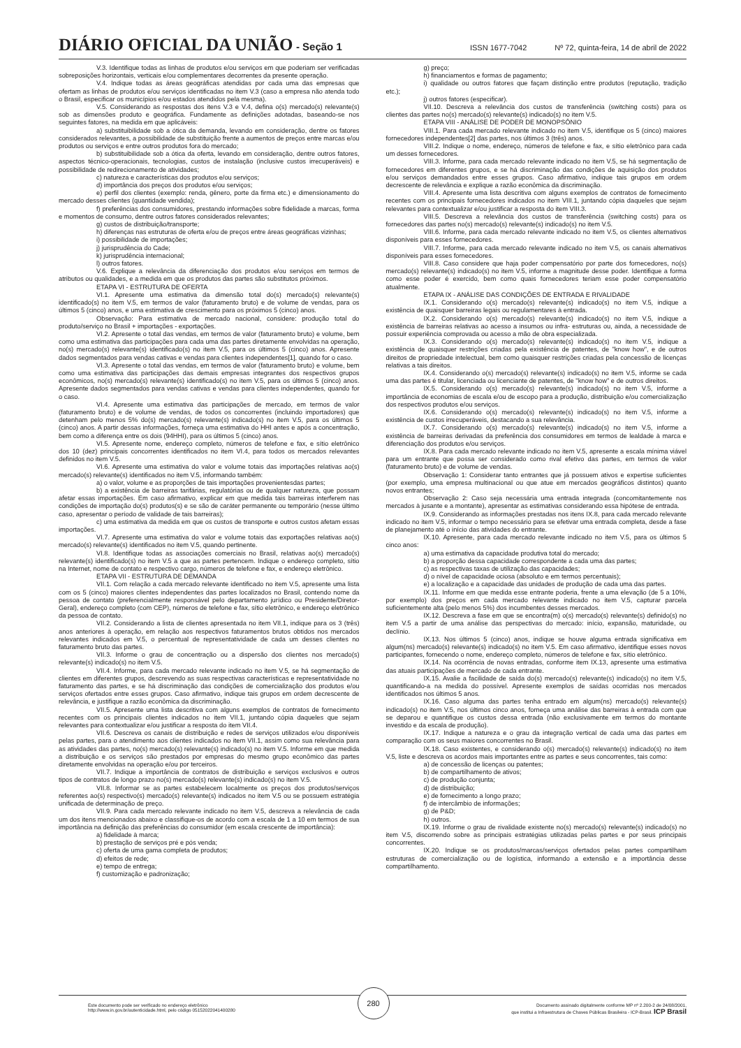DIÁRIO OFICIAL DA UNIÃO - Seção 1 ISSN 1677-7042 Nº 72, quinta-feira, 14 de abril de 2022
V.3. Identifique todas as linhas de produtos e/ou serviços em que poderiam ser verificadas sobreposições horizontais, verticais e/ou complementares decorrentes da presente operação.
V.4. Indique todas as áreas geográficas atendidas por cada uma das empresas que ofertam as linhas de produtos e/ou serviços identificadas no item V.3 (caso a empresa não atenda todo o Brasil, especificar os municípios e/ou estados atendidos pela mesma).
V.5. Considerando as respostas dos itens V.3 e V.4, defina o(s) mercado(s) relevante(s) sob as dimensões produto e geográfica. Fundamente as definições adotadas, baseando-se nos seguintes fatores, na medida em que aplicáveis:
a) substituibilidade sob a ótica da demanda, levando em consideração, dentre os fatores considerados relevantes, a possibilidade de substituição frente a aumentos de preços entre marcas e/ou produtos ou serviços e entre outros produtos fora do mercado;
b) substituibilidade sob a ótica da oferta, levando em consideração, dentre outros fatores, aspectos técnico-operacionais, tecnologias, custos de instalação (inclusive custos irrecuperáveis) e possibilidade de redirecionamento de atividades;
c) natureza e características dos produtos e/ou serviços;
d) importância dos preços dos produtos e/ou serviços;
e) perfil dos clientes (exemplo: renda, gênero, porte da firma etc.) e dimensionamento do mercado desses clientes (quantidade vendida);
f) preferências dos consumidores, prestando informações sobre fidelidade a marcas, forma e momentos de consumo, dentre outros fatores considerados relevantes;
g) custos de distribuição/transporte;
h) diferenças nas estruturas de oferta e/ou de preços entre áreas geográficas vizinhas;
i) possibilidade de importações;
j) jurisprudência do Cade;
k) jurisprudência internacional;
l) outros fatores.
V.6. Explique a relevância da diferenciação dos produtos e/ou serviços em termos de atributos ou qualidades, e a medida em que os produtos das partes são substitutos próximos.
ETAPA VI - ESTRUTURA DE OFERTA
VI.1. Apresente uma estimativa da dimensão total do(s) mercado(s) relevante(s) identificado(s) no item V.5, em termos de valor (faturamento bruto) e de volume de vendas, para os últimos 5 (cinco) anos, e uma estimativa de crescimento para os próximos 5 (cinco) anos.
Observação: Para estimativa de mercado nacional, considere: produção total do produto/serviço no Brasil + importações - exportações.
VI.2. Apresente o total das vendas, em termos de valor (faturamento bruto) e volume, bem como uma estimativa das participações para cada uma das partes diretamente envolvidas na operação, no(s) mercado(s) relevante(s) identificado(s) no item V.5, para os últimos 5 (cinco) anos. Apresente dados segmentados para vendas cativas e vendas para clientes independentes[1], quando for o caso.
VI.3. Apresente o total das vendas, em termos de valor (faturamento bruto) e volume, bem como uma estimativa das participações das demais empresas integrantes dos respectivos grupos econômicos, no(s) mercado(s) relevante(s) identificado(s) no item V.5, para os últimos 5 (cinco) anos. Apresente dados segmentados para vendas cativas e vendas para clientes independentes, quando for o caso.
VI.4. Apresente uma estimativa das participações de mercado, em termos de valor (faturamento bruto) e de volume de vendas, de todos os concorrentes (incluindo importadores) que detenham pelo menos 5% do(s) mercado(s) relevante(s) indicado(s) no item V.5, para os últimos 5 (cinco) anos. A partir dessas informações, forneça uma estimativa do HHI antes e após a concentração, bem como a diferença entre os dois (94HHI), para os últimos 5 (cinco) anos.
VI.5. Apresente nome, endereço completo, números de telefone e fax, e sítio eletrônico dos 10 (dez) principais concorrentes identificados no item VI.4, para todos os mercados relevantes definidos no item V.5.
VI.6. Apresente uma estimativa do valor e volume totais das importações relativas ao(s) mercado(s) relevante(s) identificados no item V.5, informando também:
a) o valor, volume e as proporções de tais importações provenientesdas partes;
b) a existência de barreiras tarifárias, regulatórias ou de qualquer natureza, que possam afetar essas importações. Em caso afirmativo, explicar em que medida tais barreiras interferem nas condições de importação do(s) produtos(s) e se são de caráter permanente ou temporário (nesse último caso, apresentar o período de validade de tais barreiras);
c) uma estimativa da medida em que os custos de transporte e outros custos afetam essas importações.
VI.7. Apresente uma estimativa do valor e volume totais das exportações relativas ao(s) mercado(s) relevante(s) identificados no item V.5, quando pertinente.
VI.8. Identifique todas as associações comerciais no Brasil, relativas ao(s) mercado(s) relevante(s) identificado(s) no item V.5 a que as partes pertencem. Indique o endereço completo, sítio na Internet, nome de contato e respectivo cargo, números de telefone e fax, e endereço eletrônico.
ETAPA VII - ESTRUTURA DE DEMANDA
VII.1. Com relação a cada mercado relevante identificado no item V.5, apresente uma lista com os 5 (cinco) maiores clientes independentes das partes localizados no Brasil, contendo nome da pessoa de contato (preferencialmente responsável pelo departamento jurídico ou Presidente/Diretor-Geral), endereço completo (com CEP), números de telefone e fax, sítio eletrônico, e endereço eletrônico da pessoa de contato.
VII.2. Considerando a lista de clientes apresentada no item VII.1, indique para os 3 (três) anos anteriores à operação, em relação aos respectivos faturamentos brutos obtidos nos mercados relevantes indicados em V.5, o percentual de representatividade de cada um desses clientes no faturamento bruto das partes.
VII.3. Informe o grau de concentração ou a dispersão dos clientes nos mercado(s) relevante(s) indicado(s) no item V.5.
VII.4. Informe, para cada mercado relevante indicado no item V.5, se há segmentação de clientes em diferentes grupos, descrevendo as suas respectivas características e representatividade no faturamento das partes, e se há discriminação das condições de comercialização dos produtos e/ou serviços ofertados entre esses grupos. Caso afirmativo, indique tais grupos em ordem decrescente de relevância, e justifique a razão econômica da discriminação.
VII.5. Apresente uma lista descritiva com alguns exemplos de contratos de fornecimento recentes com os principais clientes indicados no item VII.1, juntando cópia daqueles que sejam relevantes para contextualizar e/ou justificar a resposta do item VII.4.
VII.6. Descreva os canais de distribuição e redes de serviços utilizados e/ou disponíveis pelas partes, para o atendimento aos clientes indicados no item VII.1, assim como sua relevância para as atividades das partes, no(s) mercado(s) relevante(s) indicado(s) no item V.5. Informe em que medida a distribuição e os serviços são prestados por empresas do mesmo grupo econômico das partes diretamente envolvidas na operação e/ou por terceiros.
VII.7. Indique a importância de contratos de distribuição e serviços exclusivos e outros tipos de contratos de longo prazo no(s) mercado(s) relevante(s) indicado(s) no item V.5.
VII.8. Informar se as partes estabelecem localmente os preços dos produtos/serviços referentes ao(s) respectivo(s) mercado(s) relevante(s) indicados no item V.5 ou se possuem estratégia unificada de determinação de preço.
VII.9. Para cada mercado relevante indicado no item V.5, descreva a relevância de cada um dos itens mencionados abaixo e classifique-os de acordo com a escala de 1 a 10 em termos de sua importância na definição das preferências do consumidor (em escala crescente de importância):
a) fidelidade à marca;
b) prestação de serviços pré e pós venda;
c) oferta de uma gama completa de produtos;
d) efeitos de rede;
e) tempo de entrega;
f) customização e padronização;
g) preço;
h) financiamentos e formas de pagamento;
i) qualidade ou outros fatores que façam distinção entre produtos (reputação, tradição etc.);
j) outros fatores (especificar).
VII.10. Descreva a relevância dos custos de transferência (switching costs) para os clientes das partes no(s) mercado(s) relevante(s) indicado(s) no item V.5.
ETAPA VIII - ANÁLISE DE PODER DE MONOPSÔNIO
VIII.1. Para cada mercado relevante indicado no item V.5, identifique os 5 (cinco) maiores fornecedores independentes[2] das partes, nos últimos 3 (três) anos.
VIII.2. Indique o nome, endereço, números de telefone e fax, e sítio eletrônico para cada um desses fornecedores.
VIII.3. Informe, para cada mercado relevante indicado no item V.5, se há segmentação de fornecedores em diferentes grupos, e se há discriminação das condições de aquisição dos produtos e/ou serviços demandados entre esses grupos. Caso afirmativo, indique tais grupos em ordem decrescente de relevância e explique a razão econômica da discriminação.
VIII.4. Apresente uma lista descritiva com alguns exemplos de contratos de fornecimento recentes com os principais fornecedores indicados no item VIII.1, juntando cópia daqueles que sejam relevantes para contextualizar e/ou justificar a resposta do item VIII.3.
VIII.5. Descreva a relevância dos custos de transferência (switching costs) para os fornecedores das partes no(s) mercado(s) relevante(s) indicado(s) no item V.5.
VIII.6. Informe, para cada mercado relevante indicado no item V.5, os clientes alternativos disponíveis para esses fornecedores.
VIII.7. Informe, para cada mercado relevante indicado no item V.5, os canais alternativos disponíveis para esses fornecedores.
VIII.8. Caso considere que haja poder compensatório por parte dos fornecedores, no(s) mercado(s) relevante(s) indicado(s) no item V.5, informe a magnitude desse poder. Identifique a forma como esse poder é exercido, bem como quais fornecedores teriam esse poder compensatório atualmente.
ETAPA IX - ANÁLISE DAS CONDIÇÕES DE ENTRADA E RIVALIDADE
IX.1. Considerando o(s) mercado(s) relevante(s) indicado(s) no item V.5, indique a existência de quaisquer barreiras legais ou regulamentares à entrada.
IX.2. Considerando o(s) mercado(s) relevante(s) indicado(s) no item V.5, indique a existência de barreiras relativas ao acesso a insumos ou infra- estruturas ou, ainda, a necessidade de possuir experiência comprovada ou acesso a mão de obra especializada.
IX.3. Considerando o(s) mercado(s) relevante(s) indicado(s) no item V.5, indique a existência de quaisquer restrições criadas pela existência de patentes, de "know how", e de outros direitos de propriedade intelectual, bem como quaisquer restrições criadas pela concessão de licenças relativas a tais direitos.
IX.4. Considerando o(s) mercado(s) relevante(s) indicado(s) no item V.5, informe se cada uma das partes é titular, licenciada ou licenciante de patentes, de "know how" e de outros direitos.
IX.5. Considerando o(s) mercado(s) relevante(s) indicado(s) no item V.5, informe a importância de economias de escala e/ou de escopo para a produção, distribuição e/ou comercialização dos respectivos produtos e/ou serviços.
IX.6. Considerando o(s) mercado(s) relevante(s) indicado(s) no item V.5, informe a existência de custos irrecuperáveis, destacando a sua relevância.
IX.7. Considerando o(s) mercado(s) relevante(s) indicado(s) no item V.5, informe a existência de barreiras derivadas da preferência dos consumidores em termos de lealdade à marca e diferenciação dos produtos e/ou serviços.
IX.8. Para cada mercado relevante indicado no item V.5, apresente a escala mínima viável para um entrante que possa ser considerado como rival efetivo das partes, em termos de valor (faturamento bruto) e de volume de vendas.
Observação 1: Considerar tanto entrantes que já possuem ativos e expertise suficientes (por exemplo, uma empresa multinacional ou que atue em mercados geográficos distintos) quanto novos entrantes;
Observação 2: Caso seja necessária uma entrada integrada (concomitantemente nos mercados à jusante e a montante), apresentar as estimativas considerando essa hipótese de entrada.
IX.9. Considerando as informações prestadas nos itens IX.8, para cada mercado relevante indicado no item V.5, informar o tempo necessário para se efetivar uma entrada completa, desde a fase de planejamento até o início das atividades do entrante.
IX.10. Apresente, para cada mercado relevante indicado no item V.5, para os últimos 5 cinco anos:
a) uma estimativa da capacidade produtiva total do mercado;
b) a proporção dessa capacidade correspondente a cada uma das partes;
c) as respectivas taxas de utilização das capacidades;
d) o nível de capacidade ociosa (absoluto e em termos percentuais);
e) a localização e a capacidade das unidades de produção de cada uma das partes.
IX.11. Informe em que medida esse entrante poderia, frente a uma elevação (de 5 a 10%, por exemplo) dos preços em cada mercado relevante indicado no item V.5, capturar parcela suficientemente alta (pelo menos 5%) dos incumbentes desses mercados.
IX.12. Descreva a fase em que se encontra(m) o(s) mercado(s) relevante(s) definido(s) no item V.5 a partir de uma análise das perspectivas do mercado: início, expansão, maturidade, ou declínio.
IX.13. Nos últimos 5 (cinco) anos, indique se houve alguma entrada significativa em algum(ns) mercado(s) relevante(s) indicado(s) no item V.5. Em caso afirmativo, identifique esses novos participantes, fornecendo o nome, endereço completo, números de telefone e fax, sítio eletrônico.
IX.14. Na ocorrência de novas entradas, conforme item IX.13, apresente uma estimativa das atuais participações de mercado de cada entrante.
IX.15. Avalie a facilidade de saída do(s) mercado(s) relevante(s) indicado(s) no item V.5, quantificando-a na medida do possível. Apresente exemplos de saídas ocorridas nos mercados identificados nos últimos 5 anos.
IX.16. Caso alguma das partes tenha entrado em algum(ns) mercado(s) relevante(s) indicado(s) no item V.5, nos últimos cinco anos, forneça uma análise das barreiras à entrada com que se deparou e quantifique os custos dessa entrada (não exclusivamente em termos do montante investido e da escala de produção).
IX.17. Indique a natureza e o grau da integração vertical de cada uma das partes em comparação com os seus maiores concorrentes no Brasil.
IX.18. Caso existentes, e considerando o(s) mercado(s) relevante(s) indicado(s) no item V.5, liste e descreva os acordos mais importantes entre as partes e seus concorrentes, tais como:
a) de concessão de licenças ou patentes;
b) de compartilhamento de ativos;
c) de produção conjunta;
d) de distribuição;
e) de fornecimento a longo prazo;
f) de intercâmbio de informações;
g) de P&D;
h) outros.
IX.19. Informe o grau de rivalidade existente no(s) mercado(s) relevante(s) indicado(s) no item V.5, discorrendo sobre as principais estratégias utilizadas pelas partes e por seus principais concorrentes.
IX.20. Indique se os produtos/marcas/serviços ofertados pelas partes compartilham estruturas de comercialização ou de logística, informando a extensão e a importância desse compartilhamento.
Este documento pode ser verificado no endereço eletrônico
http://www.in.gov.br/autenticidade.html, pelo código 05152022041400280
280
Documento assinado digitalmente conforme MP nº 2.200-2 de 24/08/2001,
que institui a Infraestrutura de Chaves Públicas Brasileira - ICP-Brasil. ICP Brasil